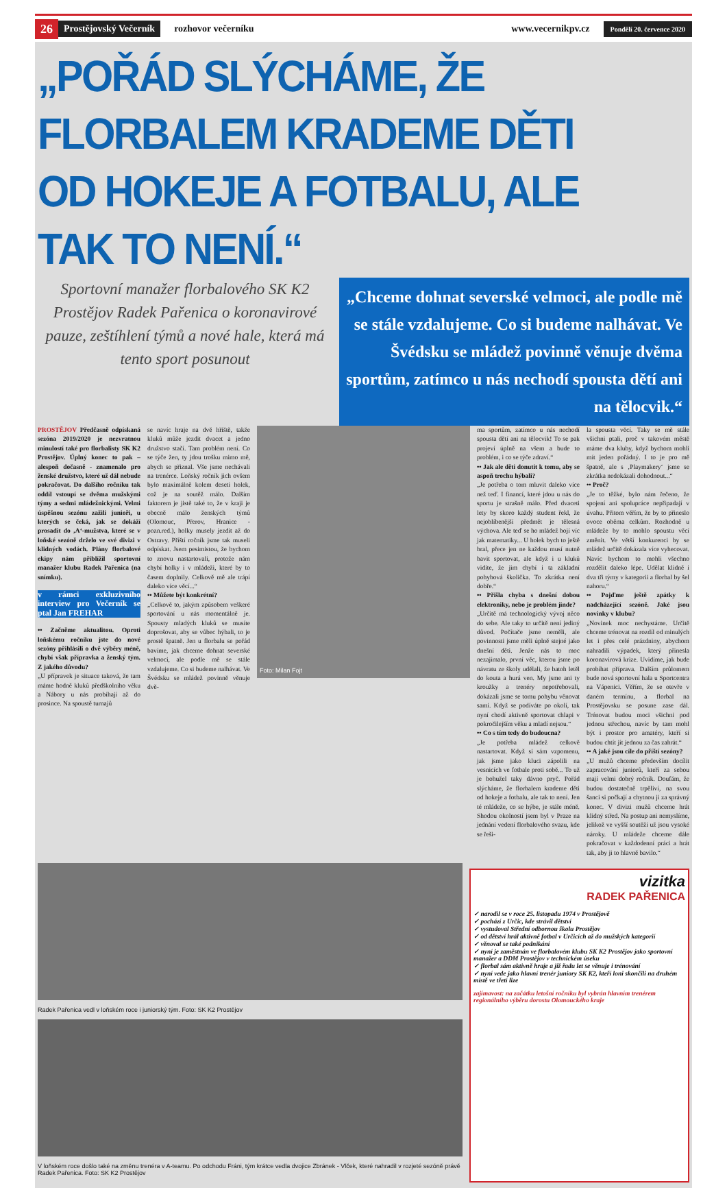26 Prostějovský Večerník rozhovor večerníku www.vecernikpv.cz Pondělí 20. července 2020
„POŘÁD SLÝCHÁME, ŽE FLORBALEM KRADEME DĚTI
OD HOKEJE A FOTBALU, ALE TAK TO NENÍ.“
Sportovní manažer florbalového SK K2 Prostějov Radek Pařenica o koronavirové pauze, zeštíhlení týmů a nové hale, která má tento sport posunout
„Chceme dohnat severské velmoci, ale podle mě se stále vzdalujeme. Co si budeme nalhávat. Ve Švédsku se mládež povinně věnuje dvěma sportům, zatímco u nás nechodí spousta dětí ani na tělocvik.“
PROSTĚJOV Předčasně odpískaná sezóna 2019/2020 je nezvratnou minulostí také pro florbalisty SK K2 Prostějov. Úplný konec to pak – alespoň dočasně - znamenalo pro ženské družstvo, které už dál nebude pokračovat. Do dalšího ročníku tak oddíl vstoupí se dvěma mužskými týmy a sedmi mládežnickými. Velmi úspěšnou sezónu zažili junioři, u kterých se čeká, jak se dokáží prosadit do ‚A‘-mužstva, které se v loňské sezóně drželo ve své divizi v klidných vodách. Plány florbalové ekipy nám přiblížil sportovní manažer klubu Radek Pařenica (na snímku).
v rámci exkluzivního interview pro Večerník se ptal Jan FREHAR
•• Začněme aktualitou. Oproti loňskému ročníku jste do nové sezóny přihlásili o dvě výběry méně, chybí však přípravka a ženský tým. Z jakého důvodu?
„U přípravek je situace taková, že tam máme hodně kluků předškolního věku a Nábory u nás probíhají až do prosince. Na spoustě turnajů
se navíc hraje na dvě hřiště, takže kluků může jezdit dvacet a jedno družstvo stačí. Tam problém není. Co se týče žen, ty jdou trošku mimo mě, abych se přiznal. Vše jsme nechávali na trenérce. Loňský ročník jich ovšem bylo maximálně kolem deseti holek, což je na soutěž málo. Dalším faktorem je jistě také to, že v kraji je obecně málo ženských týmů (Olomouc, Přerov, Hranice - pozn.red.), holky musely jezdit až do Ostravy. Příští ročník jsme tak museli odpískat. Jsem pesimistou, že bychom to znovu nastartovali, protože nám chybí holky i v mládeži, které by to časem doplnily. Celkově mě ale trápí daleko více věcí...“
•• Můžete být konkrétní?
„Celkově to, jakým způsobem veškeré sportování u nás momentálně je. Spousty mladých kluků se musíte doprošovat, aby se vůbec hýbali, to je prostě špatně. Jen u florbalu se pořád bavíme, jak chceme dohnat severské velmoci, ale podle mě se stále vzdalujeme. Co si budeme nalhávat. Ve Švédsku se mládež povinně věnuje dvě-
Foto: Milan Fojt
ma sportům, zatímco u nás nechodí spousta dětí ani na tělocvik! To se pak projeví úplně na všem a bude to problém, i co se týče zdraví.“
•• Jak ale děti donutit k tomu, aby se aspoň trochu hýbali?
„Je potřeba o tom mluvit daleko více než teď. I financí, které jdou u nás do sportu je strašně málo. Před dvaceti lety by skoro každý student řekl, že nejoblíbenější předmět je tělesná výchova. Ale teď se ho mládež bojí víc jak matematiky... U holek bych to ještě bral, přece jen ne každou musí nutně bavit sportovat, ale když i u kluků vidíte, že jim chybí i ta základní pohybová školička. To zkrátka není dobře.“
•• Přišla chyba s dnešní dobou elektroniky, nebo je problém jinde?
„Určitě má technologický vývoj něco do sebe. Ale taky to určitě není jediný důvod. Počítače jsme neměli, ale povinnosti jsme měli úplně stejné jako dnešní děti. Jenže nás to moc nezajímalo, první věc, kterou jsme po návratu ze školy udělali, že batoh letěl do kouta a hurá ven. My jsme ani ty kroužky a trenéry nepotřebovali, dokázali jsme se tomu pohybu věnovat sami. Když se podíváte po okolí, tak nyní chodí aktivně sportovat chlapi v pokročilejším věku a mladí nejsou.“
•• Co s tím tedy do budoucna?
„Je potřeba mládež celkově nastartovat. Když si sám vzpomenu, jak jsme jako kluci zápolili na vesnicích ve fotbale proti sobě... To už je bohužel taky dávno pryč. Pořád slýcháme, že florbalem krademe děti od hokeje a fotbalu, ale tak to není. Jen té mládeže, co se hýbe, je stále méně. Shodou okolností jsem byl v Praze na jednání vedení florbalového svazu, kde se řeši-
la spousta věcí. Taky se mě stále všichni ptali, proč v takovém městě máme dva kluby, když bychom mohli mít jeden pořádný. I to je pro mě špatně, ale s ‚Playmakery‘ jsme se zkrátka nedokázali dohodnout...“
•• Proč?
„Je to těžké, bylo nám řečeno, že spojení ani spolupráce nepřipadají v úvahu. Přitom věřím, že by to přineslo ovoce oběma celkům. Rozhodně u mládeže by to mohlo spoustu věcí změnit. Ve větší konkurenci by se mládež určitě dokázala více vyhecovat. Navíc bychom to mohli všechno rozdělit daleko lépe. Udělat klidně i dva tři týmy v kategorii a florbal by šel nahoru.“
•• Pojďme ještě zpátky k nadcházející sezóně. Jaké jsou novinky v klubu?
„Novinek moc nechystáme. Určitě chceme trénovat na rozdíl od minulých let i přes celé prázdniny, abychom nahradili výpadek, který přinesla koronavirová krize. Uvidíme, jak bude probíhat příprava. Dalším průlomem bude nová sportovní hala u Sportcentra na Vápenici. Věřím, že se otevře v daném termínu, a florbal na Prostějovsku se posune zase dál. Trénovat budou moci všichni pod jednou střechou, navíc by tam mohl být i prostor pro amatéry, kteří si budou chtít jít jednou za čas zahrát.“
•• A jaké jsou cíle do příští sezóny?
„U mužů chceme především docílit zapracování juniorů, kteří za sebou mají velmi dobrý ročník. Doufám, že budou dostatečně trpěliví, na svou šanci si počkají a chytnou ji za správný konec. V divizi mužů chceme hrát klidný střed. Na postup ani nemyslíme, jelikož ve vyšší soutěži už jsou vysoké nároky. U mládeže chceme dále pokračovat v každodenní práci a hrát tak, aby ji to hlavně bavilo.“
Radek Pařenica vedl v loňském roce i juniorský tým. Foto: SK K2 Prostějov
V loňském roce došlo také na změnu trenéra v A-teamu. Po odchodu Fráni, tým krátce vedla dvojice Zbránek - Vlček, které nahradil v rozjeté sezóně právě Radek Pařenica. Foto: SK K2 Prostějov
vizitka
RADEK PAŘENICA
✓ narodil se v roce 25. listopadu 1974 v Prostějově
✓ pochází z Určic, kde strávil dětství
✓ vystudoval Střední odbornou školu Prostějov
✓ od dětství hrál aktivně fotbal v Určicích až do mužských kategorií
✓ věnoval se také podnikání
✓ nyní je zaměstnán ve florbalovém klubu SK K2 Prostějov jako sportovní manažer a DDM Prostějov v technickém úseku
✓ florbal sám aktivně hraje a již řadu let se věnuje i trénování
✓ nyní vede jako hlavní trenér juniory SK K2, kteří loni skončili na druhém místě ve třetí lize
zajímavost: na začátku letošní ročníku byl vybrán hlavním trenérem regionálního výběru dorostu Olomouckého kraje